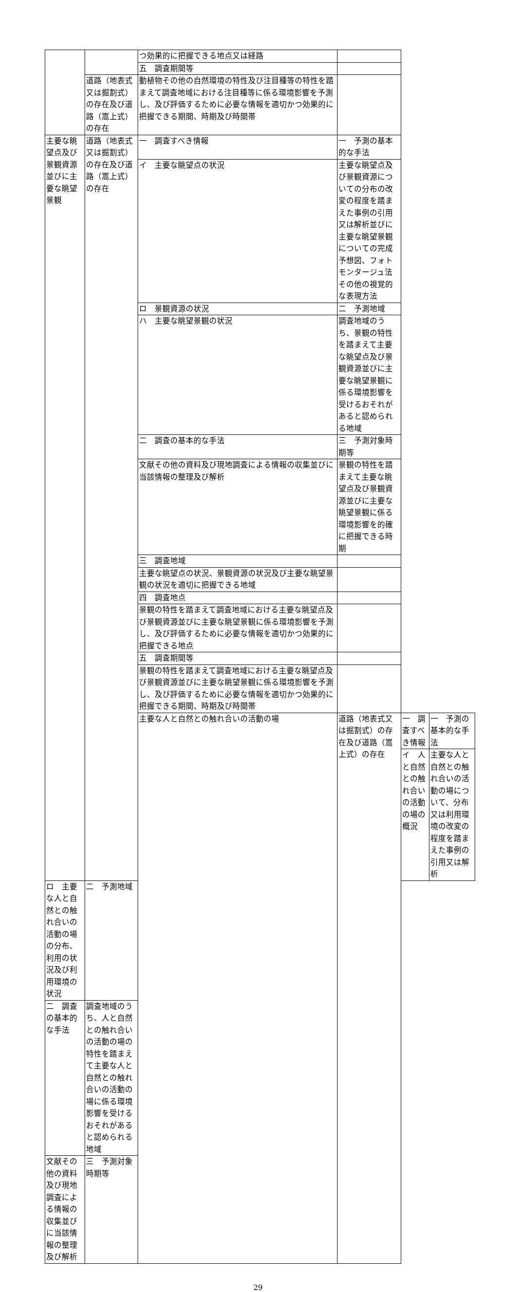| | | つ効果的に把握できる地点又は経路 | | | |
| | | 五 調査期間等 | | | |
| | 道路（地表式又は掘割式）の存在及び道路（嵩上式）の存在 | 動植物その他の自然環境の特性及び注目種等の特性を踏まえて調査地域における注目種等に係る環境影響を予測し、及び評価するために必要な情報を適切かつ効果的に把握できる期間、時期及び時間帯 | | | |
| 主要な眺望点及び景観資源並びに主要な眺望景観 | 道路（地表式又は掘割式）の存在及び道路（嵩上式）の存在 | 一 調査すべき情報 | 一 予測の基本的な手法 | | |
| | | イ 主要な眺望点の状況 | 主要な眺望点及び景観資源についての分布の改変の程度を踏まえた事例の引用又は解析並びに主要な眺望景観についての完成予想図、フォトモンタージュ法その他の視覚的な表現方法 | | |
| | | ロ 景観資源の状況 | 二 予測地域 | | |
| | | ハ 主要な眺望景観の状況 | 調査地域のうち、景観の特性を踏まえて主要な眺望点及び景観資源並びに主要な眺望景観に係る環境影響を受けるおそれがあると認められる地域 | | |
| | | 二 調査の基本的な手法 | 三 予測対象時期等 | | |
| | | 文献その他の資料及び現地調査による情報の収集並びに当該情報の整理及び解析 | 景観の特性を踏まえて主要な眺望点及び景観資源並びに主要な眺望景観に係る環境影響を的確に把握できる時期 | | |
| | | 三 調査地域 | | | |
| | | 主要な眺望点の状況、景観資源の状況及び主要な眺望景観の状況を適切に把握できる地域 | | | |
| | | 四 調査地点 | | | |
| | | 景観の特性を踏まえて調査地域における主要な眺望点及び景観資源並びに主要な眺望景観に係る環境影響を予測し、及び評価するために必要な情報を適切かつ効果的に把握できる地点 | | | |
| | | 五 調査期間等 | | | |
| | | 景観の特性を踏まえて調査地域における主要な眺望点及び景観資源並びに主要な眺望景観に係る環境影響を予測し、及び評価するために必要な情報を適切かつ効果的に把握できる期間、時期及び時間帯 | | | |
| | | 主要な人と自然との触れ合いの活動の場 | 道路（地表式又は掘割式）の存在及び道路（嵩上式）の存在 | 一 調査すべき情報 | 一 予測の基本的な手法 |
| | | | | イ 人と自然との触れ合いの活動の場の概況 | 主要な人と自然との触れ合いの活動の場について、分布又は利用環境の改変の程度を踏まえた事例の引用又は解析 |
| ロ 主要な人と自然との触れ合いの活動の場の分布、利用の状況及び利用環境の状況 | 二 予測地域 | | | | |
| 二 調査の基本的な手法 | 調査地域のうち、人と自然との触れ合いの活動の場の特性を踏まえて主要な人と自然との触れ合いの活動の場に係る環境影響を受けるおそれがあると認められる地域 | | | | |
| 文献その他の資料及び現地調査による情報の収集並びに当該情報の整理及び解析 | 三 予測対象時期等 | | | | |
29